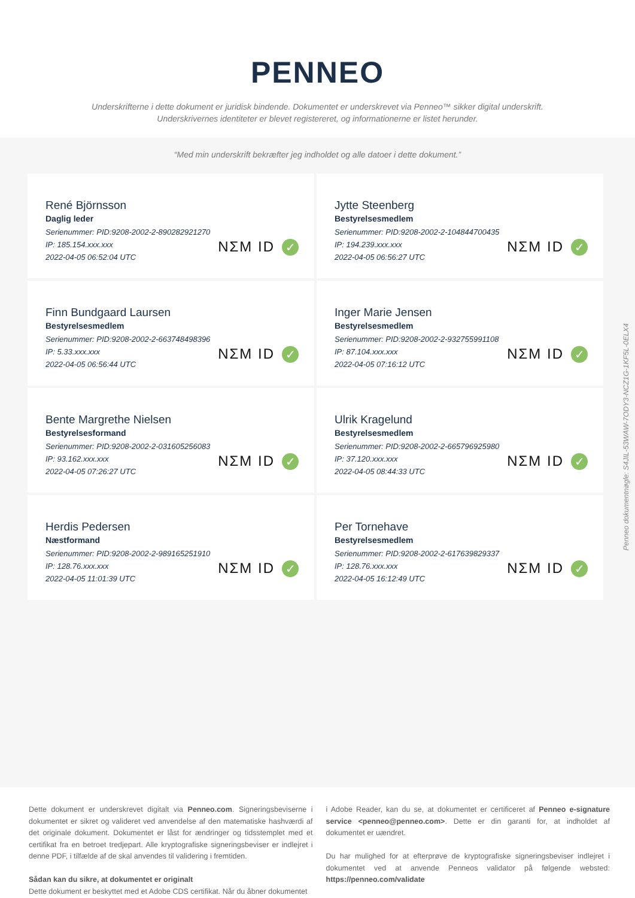PENNEO
Underskrifterne i dette dokument er juridisk bindende. Dokumentet er underskrevet via Penneo™ sikker digital underskrift.
Underskrivernes identiteter er blevet registereret, og informationerne er listet herunder.
“Med min underskrift bekræfter jeg indholdet og alle datoer i dette dokument.”
René Björnsson
Daglig leder
Serienummer: PID:9208-2002-2-890282921270
IP: 185.154.xxx.xxx
2022-04-05 06:52:04 UTC
NΣM ID ✓
Jytte Steenberg
Bestyrelsesmedlem
Serienummer: PID:9208-2002-2-104844700435
IP: 194.239.xxx.xxx
2022-04-05 06:56:27 UTC
NΣM ID ✓
Finn Bundgaard Laursen
Bestyrelsesmedlem
Serienummer: PID:9208-2002-2-663748498396
IP: 5.33.xxx.xxx
2022-04-05 06:56:44 UTC
NΣM ID ✓
Inger Marie Jensen
Bestyrelsesmedlem
Serienummer: PID:9208-2002-2-932755991108
IP: 87.104.xxx.xxx
2022-04-05 07:16:12 UTC
NΣM ID ✓
Bente Margrethe Nielsen
Bestyrelsesformand
Serienummer: PID:9208-2002-2-031605256083
IP: 93.162.xxx.xxx
2022-04-05 07:26:27 UTC
NΣM ID ✓
Ulrik Kragelund
Bestyrelsesmedlem
Serienummer: PID:9208-2002-2-665796925980
IP: 37.120.xxx.xxx
2022-04-05 08:44:33 UTC
NΣM ID ✓
Herdis Pedersen
Næstformand
Serienummer: PID:9208-2002-2-989165251910
IP: 128.76.xxx.xxx
2022-04-05 11:01:39 UTC
NΣM ID ✓
Per Tornehave
Bestyrelsesmedlem
Serienummer: PID:9208-2002-2-617639829337
IP: 128.76.xxx.xxx
2022-04-05 16:12:49 UTC
NΣM ID ✓
Penneo dokumentnøgle: S4JIL-53WAW-7ODY3-NCZ1G-1KF5L-0ELX4
Dette dokument er underskrevet digitalt via Penneo.com. Signeringsbeviserne i dokumentet er sikret og valideret ved anvendelse af den matematiske hashværdi af det originale dokument. Dokumentet er låst for ændringer og tidsstemplet med et certifikat fra en betroet tredjepart. Alle kryptografiske signeringsbeviser er indlejret i denne PDF, i tilfælde af de skal anvendes til validering i fremtiden.
Sådan kan du sikre, at dokumentet er originalt
Dette dokument er beskyttet med et Adobe CDS certifikat. Når du åbner dokumentet
i Adobe Reader, kan du se, at dokumentet er certificeret af Penneo e-signature service <penneo@penneo.com>. Dette er din garanti for, at indholdet af dokumentet er uændret.
Du har mulighed for at efterprøve de kryptografiske signeringsbeviser indlejret i dokumentet ved at anvende Penneos validator på følgende websted: https://penneo.com/validate